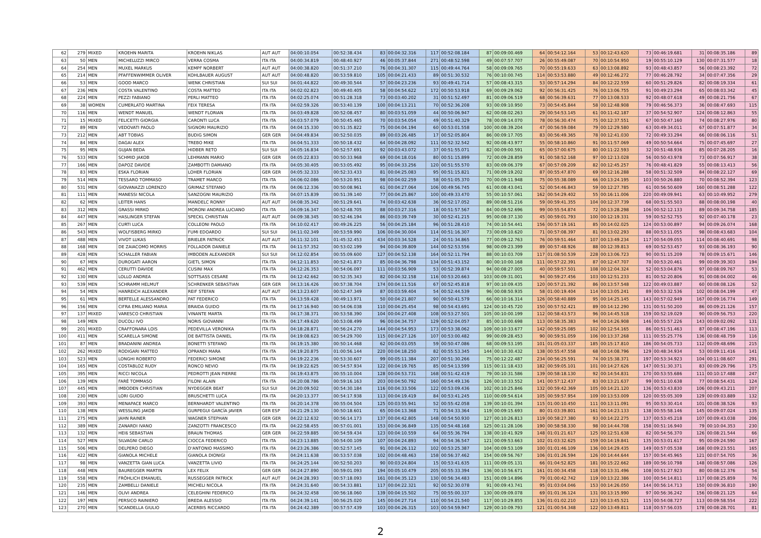| 62 | 279 | MIXED | KROEHN MARITA | KROEHN NIKLAS | AUT AUT | 04:00:10.054 | 00:52:38.434 | 83 | 00:04:32.316 | 117 | 00:52:08.184 | 87 | 00:09:00.469 | 64 | 00:54:12.164 | 53 | 00:12:43.620 | 73 | 00:46:19.681 | 31 | 00:08:35.186 | 89 |
| 63 | 50 | MEN | MICHELUZZI MIRCO | VERRA COSMA | ITA ITA | 04:00:34.819 | 00:48:40.927 | 46 | 00:05:37.844 | 271 | 00:48:52.598 | 49 | 00:07:57.707 | 26 | 00:55:49.087 | 70 | 00:10:54.950 | 19 | 00:55:10.129 | 130 | 00:07:31.577 | 18 |
| 64 | 254 | MEN | MUXEL MARKUS | KEMPF NORBERT | AUT AUT | 04:00:38.820 | 00:51:37.210 | 76 | 00:04:31.307 | 115 | 00:49:44.764 | 58 | 00:09:09.765 | 70 | 00:55:19.633 | 63 | 00:13:08.892 | 93 | 00:48:43.857 | 56 | 00:08:23.392 | 72 |
| 65 | 214 | MEN | PFAFFENWIMMER OLIVER | KOHLBAUER AUGUST | AUT AUT | 04:00:48.820 | 00:53:59.810 | 105 | 00:04:21.433 | 89 | 00:51:30.532 | 76 | 00:10:00.745 | 114 | 00:53:53.880 | 49 | 00:12:46.272 | 77 | 00:46:28.792 | 34 | 00:07:47.356 | 29 |
| 66 | 53 | MEN | GOOD MARCO | WENK CHRISTIAN | SUI SUI | 04:01:44.822 | 00:49:30.544 | 57 | 00:04:23.236 | 93 | 00:49:41.714 | 57 | 00:08:43.315 | 53 | 00:57:14.294 | 84 | 00:12:22.559 | 60 | 00:51:29.826 | 82 | 00:08:19.334 | 61 |
| 67 | 236 | MEN | COSTA VALENTINO | COSTA MATTEO | ITA ITA | 04:02:02.823 | 00:49:40.405 | 58 | 00:04:54.622 | 172 | 00:50:53.918 | 69 | 00:09:29.062 | 92 | 00:56:31.425 | 76 | 00:13:06.755 | 91 | 00:49:23.294 | 65 | 00:08:03.342 | 45 |
| 68 | 224 | MEN | PEZZI FABIANO | PERLI MATTEO | ITA ITA | 04:02:25.074 | 00:51:28.318 | 73 | 00:03:40.202 | 31 | 00:51:52.497 | 81 | 00:09:06.519 | 68 | 00:56:39.631 | 77 | 00:13:08.533 | 92 | 00:48:07.618 | 49 | 00:08:21.756 | 67 |
| 69 | 38 | WOMEN | CUMERLATO MARTINA | FEIX TERESA | ITA ITA | 04:02:59.326 | 00:53:40.139 | 100 | 00:04:13.211 | 70 | 00:52:36.208 | 93 | 00:09:10.950 | 73 | 00:54:45.844 | 58 | 00:12:48.908 | 79 | 00:46:56.373 | 36 | 00:08:47.693 | 115 |
| 70 | 116 | MEN | WENDT MANUEL | WENDT FLORIAN | ITA ITA | 04:03:49.828 | 00:52:08.457 | 80 | 00:03:51.059 | 44 | 00:50:06.947 | 62 | 00:08:02.263 | 29 | 00:54:53.145 | 61 | 00:11:42.187 | 37 | 00:54:52.907 | 124 | 00:08:12.863 | 55 |
| 71 | 15 | MIXED | FELICETTI GIORGIA | CARONTI LUCA | ITA ITA | 04:03:57.079 | 00:50:45.465 | 70 | 00:03:54.054 | 49 | 00:51:40.329 | 78 | 00:09:14.070 | 78 | 00:56:30.474 | 75 | 00:12:37.551 | 67 | 00:50:47.160 | 74 | 00:08:27.976 | 80 |
| 72 | 89 | MEN | VEDOVATI PAOLO | SIGNORI MAURIZIO | ITA ITA | 04:04:15.330 | 00:51:35.822 | 75 | 00:04:04.194 | 60 | 00:53:01.558 | 100 | 00:08:39.204 | 47 | 00:56:59.084 | 79 | 00:12:29.580 | 63 | 00:49:34.011 | 67 | 00:07:51.877 | 34 |
| 73 | 212 | MEN | ABT TOBIAS | BUDIG SIMON | GER GER | 04:04:49.834 | 00:52:50.035 | 89 | 00:03:26.485 | 17 | 00:52:05.804 | 86 | 00:09:17.705 | 83 | 00:56:49.365 | 78 | 00:12:41.030 | 72 | 00:49:33.294 | 66 | 00:08:06.116 | 51 |
| 74 | 84 | MEN | DAGAI ALEX | TREBO MIKE | ITA ITA | 04:04:51.333 | 00:50:18.432 | 64 | 00:04:28.092 | 111 | 00:52:32.542 | 92 | 00:08:43.977 | 55 | 00:58:10.860 | 91 | 00:11:57.069 | 49 | 00:50:54.664 | 75 | 00:07:45.697 | 27 |
| 75 | 95 | MEN | GUJAN BEDA | HIDBER RETO | SUI SUI | 04:05:16.834 | 00:52:57.691 | 92 | 00:03:43.072 | 37 | 00:51:55.071 | 82 | 00:09:00.591 | 65 | 00:57:00.675 | 80 | 00:11:22.593 | 32 | 00:51:48.936 | 85 | 00:07:28.205 | 16 |
| 76 | 533 | MEN | SCHMID JAKOB | LEHMANN MARIO | GER GER | 04:05:22.833 | 00:50:33.968 | 69 | 00:04:18.016 | 80 | 00:51:15.899 | 72 | 00:09:28.859 | 91 | 00:58:52.168 | 97 | 00:12:13.028 | 56 | 00:50:43.978 | 73 | 00:07:56.917 | 38 |
| 77 | 166 | MEN | DAPOZ DAVIDE | ZAMBOTTI DAMIANO | ITA ITA | 04:05:30.405 | 00:53:05.492 | 95 | 00:04:33.256 | 120 | 00:51:55.570 | 83 | 00:09:06.379 | 67 | 00:57:09.209 | 82 | 00:12:45.257 | 76 | 00:48:41.829 | 55 | 00:08:13.413 | 56 |
| 78 | 83 | MEN | ESKA FLORIAN | LOHER FLORIAN | GER GER | 04:05:32.333 | 00:52:33.433 | 81 | 00:04:25.083 | 95 | 00:51:15.821 | 71 | 00:09:19.202 | 87 | 00:55:47.870 | 69 | 00:12:16.288 | 58 | 00:51:32.509 | 84 | 00:08:22.127 | 69 |
| 79 | 514 | MEN | TESSARO TOMMASO | TRAMET MARCO | ITA ITA | 04:06:02.086 | 00:53:20.951 | 98 | 00:04:02.259 | 58 | 00:51:05.370 | 70 | 00:09:11.948 | 75 | 00:55:38.089 | 66 | 00:13:24.195 | 103 | 00:50:26.880 | 70 | 00:08:52.394 | 123 |
| 80 | 531 | MEN | GIOVANAZZI LORENZO | GRIMAZ STEFANO | ITA ITA | 04:06:12.336 | 00:50:08.961 | 61 | 00:04:27.064 | 106 | 00:49:56.745 | 61 | 00:08:43.041 | 52 | 00:54:46.843 | 59 | 00:12:27.785 | 61 | 00:56:50.609 | 160 | 00:08:51.288 | 122 |
| 81 | 111 | MEN | MANESSI NICOLA | SANZOGNI MAURIZIO | ITA ITA | 04:07:15.839 | 00:51:39.140 | 77 | 00:04:25.867 | 100 | 00:49:33.470 | 55 | 00:10:57.061 | 162 | 00:54:29.402 | 55 | 00:16:11.006 | 220 | 00:49:09.941 | 63 | 00:10:49.952 | 279 |
| 82 | 62 | MEN | LEITER HANS | MANDELC RONNY | AUT AUT | 04:08:35.342 | 00:51:29.641 | 74 | 00:03:42.638 | 36 | 00:52:17.052 | 89 | 00:08:51.216 | 59 | 00:59:41.355 | 104 | 00:12:37.739 | 68 | 00:51:55.503 | 88 | 00:08:00.198 | 40 |
| 83 | 312 | MEN | GRASSI MIRKO | MORONI ANDREA LUCIANO | ITA ITA | 04:09:16.347 | 00:52:48.705 | 88 | 00:03:27.316 | 18 | 00:51:57.567 | 84 | 00:09:52.696 | 99 | 00:55:54.874 | 72 | 00:13:28.298 | 106 | 00:52:12.133 | 89 | 00:09:34.758 | 185 |
| 84 | 447 | MEN | HASLINGER STEFAN | SPECKL CHRISTIAN | AUT AUT | 04:09:38.345 | 00:52:46.194 | 86 | 00:03:39.749 | 30 | 00:52:41.215 | 95 | 00:08:37.130 | 45 | 00:59:01.793 | 100 | 00:12:19.331 | 59 | 00:52:52.755 | 92 | 00:07:40.178 | 23 |
| 85 | 267 | MEN | CURTI LUCA | COLLEONI PAOLO | ITA ITA | 04:10:02.417 | 00:49:26.225 | 56 | 00:04:25.184 | 96 | 00:51:28.410 | 74 | 00:10:54.441 | 156 | 00:57:19.161 | 85 | 00:14:02.025 | 124 | 00:53:00.897 | 94 | 00:09:26.074 | 168 |
| 86 | 543 | MEN | WOLFISBERG MIRKO | FUMI EDOARDO | SUI SUI | 04:11:02.349 | 00:53:59.990 | 106 | 00:04:30.004 | 114 | 00:51:16.307 | 73 | 00:09:10.620 | 71 | 00:57:08.397 | 81 | 00:13:02.293 | 88 | 00:53:11.055 | 98 | 00:08:43.683 | 104 |
| 87 | 488 | MEN | VIVOT LUKAS | BRIELER PATRICK | AUT AUT | 04:11:32.101 | 01:45:32.453 | 434 | 00:03:34.528 | 24 | 00:51:34.865 | 77 | 00:09:12.763 | 76 | 00:59:51.464 | 107 | 00:13:49.234 | 117 | 00:54:09.055 | 114 | 00:08:40.691 | 98 |
| 88 | 168 | MEN | DE ZAIACOMO MORRIS | FOLLADOR DANIELE | ITA ITA | 04:11:57.352 | 00:53:02.199 | 94 | 00:04:39.809 | 144 | 00:52:53.556 | 98 | 00:09:23.399 | 89 | 00:57:48.926 | 88 | 00:12:39.813 | 69 | 00:52:53.457 | 93 | 00:08:36.193 | 90 |
| 89 | 428 | MEN | SCHALLER FABIAN | IMBODEN ALEXANDER | SUI SUI | 04:12:02.854 | 00:55:09.600 | 127 | 00:04:52.138 | 164 | 00:52:11.794 | 88 | 00:10:03.709 | 117 | 01:08:50.539 | 228 | 00:13:06.723 | 90 | 00:51:15.209 | 78 | 00:09:15.671 | 146 |
| 90 | 67 | MEN | DUROGATI AARON | GIETL SIMON | ITA ITA | 04:12:11.853 | 00:52:41.873 | 85 | 00:04:36.798 | 134 | 00:51:43.152 | 80 | 00:10:00.168 | 111 | 00:57:22.391 | 87 | 00:12:47.707 | 78 | 00:53:20.461 | 99 | 00:09:39.303 | 194 |
| 91 | 462 | MEN | CERUTTI DAVIDE | CUSINI MAX | ITA ITA | 04:12:26.353 | 00:54:06.097 | 111 | 00:03:56.909 | 53 | 00:52:39.874 | 94 | 00:08:27.005 | 40 | 00:59:57.501 | 108 | 00:12:04.324 | 52 | 00:53:04.876 | 97 | 00:08:09.767 | 53 |
| 92 | 130 | MEN | LOLLO ANDREA | SOTTSASS CESARE | ITA ITA | 04:12:42.662 | 00:52:35.343 | 82 | 00:04:32.158 | 116 | 00:53:20.663 | 103 | 00:09:31.001 | 94 | 00:59:27.456 | 103 | 00:12:51.233 | 81 | 00:52:20.806 | 91 | 00:08:04.002 | 46 |
| 93 | 539 | MEN | SCHRAMM HELMUT | SCHRENKER SEBASTIAN | GER GER | 04:13:16.426 | 00:57:38.704 | 174 | 00:04:11.516 | 67 | 00:52:45.818 | 97 | 00:10:09.435 | 120 | 00:57:21.392 | 86 | 00:13:57.548 | 122 | 00:49:03.887 | 60 | 00:08:08.126 | 52 |
| 94 | 54 | MEN | HANREICH ALEXANDER | REIF STEFAN | AUT AUT | 04:13:23.607 | 00:52:47.349 | 87 | 00:03:59.404 | 54 | 00:52:44.539 | 96 | 00:08:50.935 | 58 | 01:00:19.404 | 114 | 00:13:05.241 | 89 | 00:53:32.536 | 102 | 00:08:04.199 | 47 |
| 95 | 61 | MEN | BERTELLE ALESSANDRO | PAT FEDERICO | ITA ITA | 04:13:59.428 | 00:49:13.971 | 50 | 00:04:21.807 | 90 | 00:50:41.579 | 66 | 00:10:16.314 | 126 | 00:58:40.889 | 95 | 00:14:25.145 | 143 | 00:57:02.949 | 167 | 00:09:16.774 | 149 |
| 96 | 156 | MEN | CIFRA EMILIANO MARIA | BRAIDA GUIDO | ITA ITA | 04:17:16.940 | 00:54:06.038 | 110 | 00:04:25.454 | 98 | 00:54:43.691 | 124 | 00:10:45.720 | 150 | 00:57:52.421 | 89 | 00:14:12.290 | 131 | 00:51:50.200 | 86 | 00:09:21.126 | 157 |
| 97 | 137 | MIXED | VARESCO CHRISTIAN | VINANTE MARTA | ITA ITA | 04:17:38.371 | 00:53:58.390 | 104 | 00:04:27.408 | 108 | 00:53:27.501 | 105 | 00:10:00.199 | 112 | 00:58:43.573 | 96 | 00:14:45.518 | 159 | 00:52:19.029 | 90 | 00:09:56.753 | 220 |
| 98 | 149 | MEN | DUCOLI IVO | NORIS GIOVANNI | ITA ITA | 04:17:49.620 | 00:53:08.499 | 96 | 00:04:34.757 | 129 | 00:52:04.057 | 85 | 00:10:00.698 | 113 | 00:58:35.383 | 94 | 00:14:26.908 | 146 | 00:55:57.226 | 143 | 00:09:02.092 | 131 |
| 99 | 201 | MIXED | CRAFFONARA LOIS | PEDEVILLA VERONIKA | ITA ITA | 04:18:28.871 | 00:56:24.270 | 144 | 00:04:54.953 | 173 | 00:53:38.062 | 109 | 00:10:33.677 | 142 | 00:59:25.085 | 102 | 00:12:54.165 | 86 | 00:51:51.463 | 87 | 00:08:47.196 | 113 |
| 100 | 411 | MEN | SCARELLA SIMONE | DE BATTISTA DANIEL | ITA ITA | 04:19:08.623 | 00:54:29.700 | 115 | 00:04:27.126 | 107 | 00:53:00.482 | 99 | 00:09:28.453 | 90 | 00:59:51.059 | 106 | 00:13:37.268 | 111 | 00:55:25.776 | 136 | 00:08:48.759 | 116 |
| 101 | 87 | MEN | BRADANINI ANDREA | BONETTI STEFANO | ITA ITA | 04:19:15.380 | 00:50:14.468 | 62 | 00:04:03.055 | 59 | 00:50:47.086 | 68 | 00:09:53.195 | 101 | 01:05:03.337 | 185 | 00:15:17.810 | 186 | 00:54:05.733 | 112 | 00:09:48.696 | 215 |
| 102 | 262 | MIXED | RODIGARI MATTEO | OPRANDI MARA | ITA ITA | 04:19:20.875 | 01:00:56.144 | 220 | 00:04:18.250 | 82 | 00:55:53.345 | 144 | 00:10:30.432 | 138 | 00:55:47.558 | 68 | 00:14:08.796 | 129 | 00:48:34.934 | 53 | 00:09:11.416 | 141 |
| 103 | 523 | MEN | LONGHI ROBERTO | FEDERICI SIMONE | ITA ITA | 04:19:22.236 | 00:53:30.607 | 99 | 00:05:11.384 | 207 | 00:51:30.266 | 75 | 00:12:22.487 | 234 | 00:56:25.591 | 74 | 00:15:38.371 | 197 | 00:53:34.923 | 104 | 00:11:08.607 | 291 |
| 104 | 165 | MEN | COSTABLOZ RUDY | RONCO NEVIO | ITA ITA | 04:19:22.625 | 00:54:57.934 | 122 | 00:04:19.765 | 85 | 00:54:13.599 | 115 | 00:11:18.433 | 182 | 00:59:05.101 | 101 | 00:14:27.626 | 147 | 00:51:30.371 | 83 | 00:09:29.796 | 175 |
| 105 | 395 | MEN | RICCI NICOLA | PEDROTTI JEAN PIERRE | ITA ITA | 04:19:43.875 | 00:55:10.004 | 128 | 00:04:53.731 | 168 | 00:51:42.419 | 79 | 00:10:31.586 | 139 | 00:58:18.130 | 92 | 00:14:54.831 | 170 | 00:53:55.686 | 111 | 00:10:17.488 | 247 |
| 106 | 139 | MEN | FARÈ TOMMASO | FILONI ALAIN | ITA ITA | 04:20:08.786 | 00:59:16.163 | 203 | 00:04:50.792 | 160 | 00:54:49.136 | 126 | 00:10:33.552 | 141 | 00:57:12.437 | 83 | 00:13:21.637 | 99 | 00:51:10.638 | 77 | 00:08:54.431 | 124 |
| 107 | 445 | MEN | IMBODEN CHRISTIAN | NYDEGGER BEAT | SUI SUI | 04:20:09.502 | 00:54:30.184 | 116 | 00:04:33.506 | 122 | 00:53:09.436 | 102 | 00:10:25.846 | 132 | 00:59:42.369 | 105 | 00:14:21.120 | 136 | 00:53:43.830 | 106 | 00:09:43.211 | 207 |
| 108 | 230 | MEN | LORI GUIDO | BRUSCHETTI LUCA | ITA ITA | 04:20:13.377 | 00:54:17.938 | 113 | 00:04:19.419 | 84 | 00:53:41.245 | 110 | 00:09:54.614 | 105 | 00:59:57.954 | 109 | 00:13:53.009 | 120 | 00:55:05.309 | 129 | 00:09:03.889 | 132 |
| 109 | 393 | MEN | MENAPACE MARCO | BERNHARDT VALENTINO | ITA ITA | 04:20:14.378 | 00:55:04.504 | 125 | 00:03:55.941 | 52 | 00:55:42.058 | 139 | 00:10:01.394 | 115 | 01:00:10.450 | 111 | 00:13:11.091 | 95 | 00:53:30.414 | 101 | 00:08:38.526 | 93 |
| 110 | 138 | MEN | WESSLING JAKOB | GURPEGUI GARCÍA JAVIER | GER ESP | 04:21:29.130 | 00:50:18.601 | 65 | 00:04:13.368 | 71 | 00:54:33.364 | 119 | 00:09:15.693 | 80 | 01:03:39.801 | 161 | 00:14:23.133 | 138 | 00:55:58.146 | 145 | 00:09:07.024 | 135 |
| 111 | 275 | MEN | JAHN RAINER | WAGNER STEPHAN | GER GER | 04:22:12.632 | 00:56:14.173 | 137 | 00:04:42.805 | 148 | 00:54:50.930 | 127 | 00:10:26.813 | 119 | 00:58:27.380 | 93 | 00:14:22.275 | 137 | 00:53:45.218 | 107 | 00:09:43.038 | 206 |
| 112 | 389 | MEN | ZANARDI IVANO | ZANZOTTI FRANCESCO | ITA ITA | 04:22:58.455 | 00:57:01.001 | 153 | 00:04:36.849 | 135 | 00:54:48.168 | 125 | 00:11:28.106 | 190 | 00:58:58.330 | 98 | 00:14:44.708 | 158 | 00:51:16.940 | 79 | 00:10:04.353 | 230 |
| 113 | 132 | MEN | HEIß SEBASTIAN | BRAUN THOMAS | GER GER | 04:22:59.885 | 00:54:59.434 | 123 | 00:04:10.559 | 64 | 00:55:36.794 | 138 | 00:10:41.929 | 148 | 01:01:21.617 | 125 | 00:12:51.638 | 82 | 00:54:56.370 | 126 | 00:08:21.544 | 66 |
| 114 | 527 | MEN | SILVAGNI CARLO | CIOCCA FEDERICO | ITA ITA | 04:23:13.885 | 00:54:00.109 | 107 | 00:04:24.893 | 94 | 00:54:36.547 | 121 | 00:09:53.663 | 102 | 01:03:32.625 | 159 | 00:14:19.841 | 135 | 00:53:01.617 | 95 | 00:09:24.590 | 167 |
| 115 | 506 | MEN | DELPERO DIEGO | D'ANTONIO MASSIMO | ITA ITA | 04:23:26.386 | 00:52:57.145 | 91 | 00:04:26.112 | 102 | 00:53:25.387 | 104 | 00:09:53.109 | 100 | 01:01:46.109 | 136 | 00:14:29.435 | 149 | 00:57:05.538 | 168 | 00:09:23.551 | 165 |
| 116 | 422 | MEN | GIANOLA MICHELE | GIANOLA DIONIGI | ITA ITA | 04:24:11.638 | 00:53:57.038 | 102 | 00:04:48.463 | 158 | 00:56:37.462 | 154 | 00:09:56.767 | 106 | 01:01:26.594 | 126 | 00:14:44.644 | 157 | 00:54:45.965 | 121 | 00:07:54.705 | 36 |
| 117 | 98 | MEN | VANZETTA GIAN LUCA | VANZETTA LIVIO | ITA ITA | 04:24:25.144 | 00:52:50.203 | 90 | 00:03:24.804 | 15 | 00:53:41.635 | 111 | 00:09:05.131 | 66 | 01:04:52.825 | 181 | 00:15:22.662 | 189 | 00:56:10.798 | 148 | 00:08:57.086 | 126 |
| 118 | 448 | MEN | BAUREGGER MARTIN | LEX FELIX | GER GER | 04:24:27.890 | 00:59:01.093 | 194 | 00:05:10.479 | 205 | 00:55:33.394 | 136 | 00:10:56.671 | 161 | 01:00:34.458 | 118 | 00:13:31.496 | 108 | 00:51:27.923 | 80 | 00:08:12.376 | 54 |
| 119 | 558 | MEN | FRÖHLICH EMANUEL | RUSSEGGER PATRICK | AUT AUT | 04:24:28.393 | 00:57:18.093 | 161 | 00:04:35.123 | 130 | 00:56:34.483 | 151 | 00:09:14.896 | 79 | 01:00:42.742 | 119 | 00:13:22.386 | 100 | 00:54:14.811 | 117 | 00:08:25.859 | 76 |
| 120 | 235 | MEN | ZAMBELLI DANIELE | MICHELI NICOLA | ITA ITA | 04:24:31.640 | 00:54:33.881 | 117 | 00:04:22.321 | 92 | 00:52:30.078 | 91 | 00:09:43.741 | 95 | 01:03:04.046 | 153 | 00:14:26.050 | 144 | 00:56:14.713 | 150 | 00:09:36.810 | 190 |
| 121 | 146 | MEN | OLIVI ANDREA | CELEGHINI FEDERICO | ITA ITA | 04:24:32.458 | 00:56:18.060 | 139 | 00:04:15.502 | 75 | 00:55:00.337 | 130 | 00:09:09.078 | 69 | 01:01:36.124 | 131 | 00:13:15.990 | 97 | 00:56:36.242 | 156 | 00:08:21.125 | 64 |
| 122 | 197 | MEN | PERSICO RAINIERO | BREDA ALESSIO | ITA ITA | 04:24:39.141 | 00:56:25.020 | 145 | 00:04:27.714 | 110 | 00:54:21.540 | 117 | 00:10:29.855 | 136 | 01:01:02.210 | 123 | 00:13:45.521 | 115 | 00:54:08.727 | 113 | 00:09:58.554 | 222 |
| 123 | 270 | MEN | SCANDELLA GIULIO | ACERBIS RICCARDO | ITA ITA | 04:24:42.389 | 00:57:57.439 | 103 | 00:04:26.315 | 103 | 00:54:59.947 | 129 | 00:10:09.793 | 121 | 01:00:54.348 | 122 | 00:13:49.811 | 118 | 00:57:56.035 | 178 | 00:08:28.701 | 81 |
2